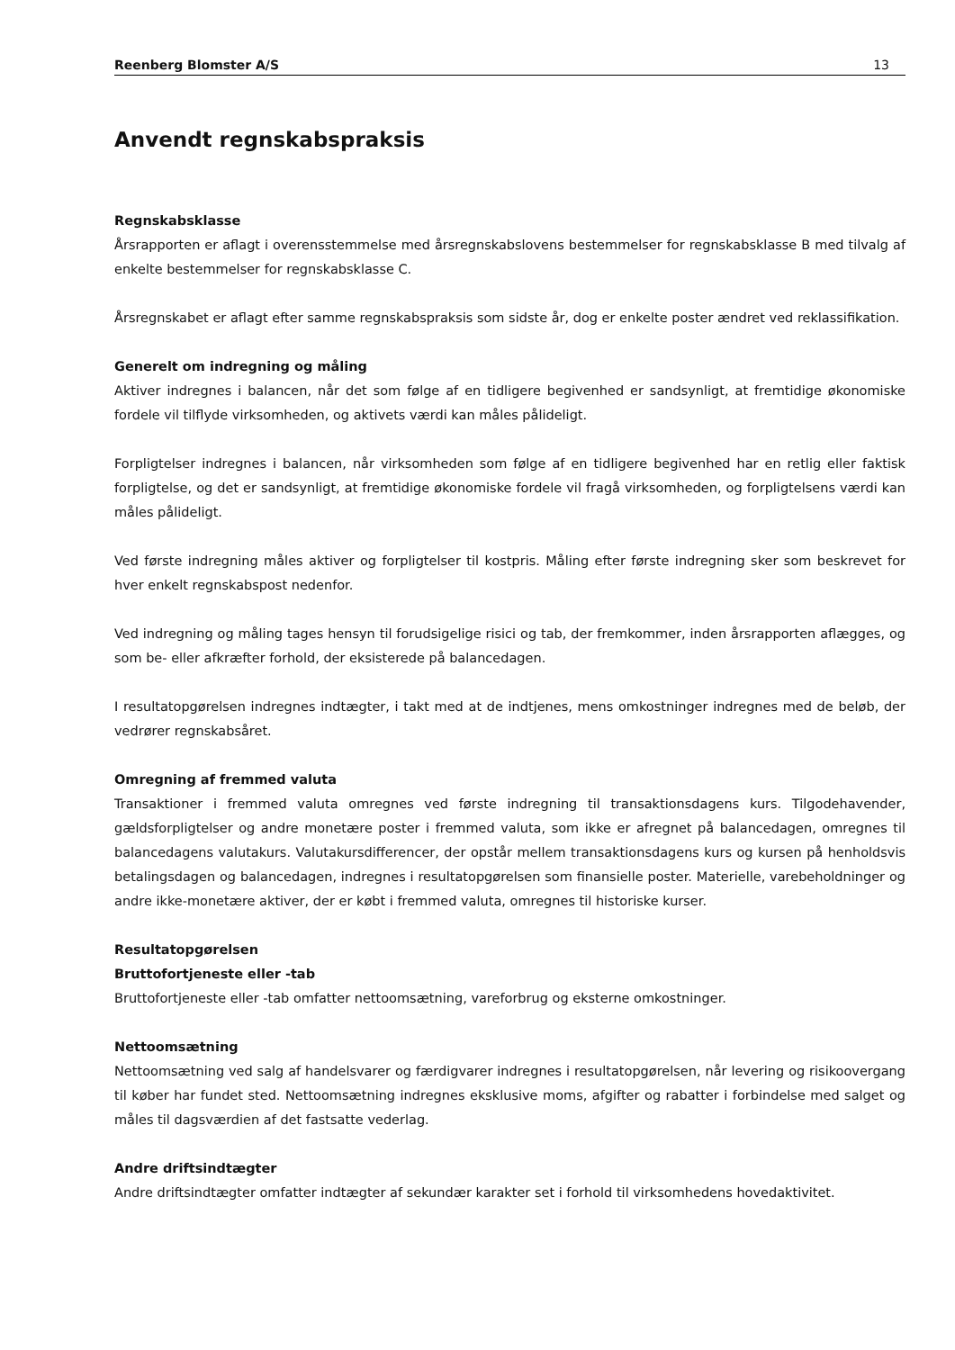Reenberg Blomster A/S 13
Anvendt regnskabspraksis
Regnskabsklasse
Årsrapporten er aflagt i overensstemmelse med årsregnskabslovens bestemmelser for regnskabsklasse B med tilvalg af enkelte bestemmelser for regnskabsklasse C.
Årsregnskabet er aflagt efter samme regnskabspraksis som sidste år, dog er enkelte poster ændret ved reklassifikation.
Generelt om indregning og måling
Aktiver indregnes i balancen, når det som følge af en tidligere begivenhed er sandsynligt, at fremtidige økonomiske fordele vil tilflyde virksomheden, og aktivets værdi kan måles pålideligt.
Forpligtelser indregnes i balancen, når virksomheden som følge af en tidligere begivenhed har en retlig eller faktisk forpligtelse, og det er sandsynligt, at fremtidige økonomiske fordele vil fragå virksomheden, og forpligtelsens værdi kan måles pålideligt.
Ved første indregning måles aktiver og forpligtelser til kostpris. Måling efter første indregning sker som beskrevet for hver enkelt regnskabspost nedenfor.
Ved indregning og måling tages hensyn til forudsigelige risici og tab, der fremkommer, inden årsrapporten aflægges, og som be- eller afkræfter forhold, der eksisterede på balancedagen.
I resultatopgørelsen indregnes indtægter, i takt med at de indtjenes, mens omkostninger indregnes med de beløb, der vedrører regnskabsåret.
Omregning af fremmed valuta
Transaktioner i fremmed valuta omregnes ved første indregning til transaktionsdagens kurs. Tilgodehavender, gældsforpligtelser og andre monetære poster i fremmed valuta, som ikke er afregnet på balancedagen, omregnes til balancedagens valutakurs. Valutakursdifferencer, der opstår mellem transaktionsdagens kurs og kursen på henholdsvis betalingsdagen og balancedagen, indregnes i resultatopgørelsen som finansielle poster. Materielle, varebeholdninger og andre ikke-monetære aktiver, der er købt i fremmed valuta, omregnes til historiske kurser.
Resultatopgørelsen
Bruttofortjeneste eller -tab
Bruttofortjeneste eller -tab omfatter nettoomsætning, vareforbrug og eksterne omkostninger.
Nettoomsætning
Nettoomsætning ved salg af handelsvarer og færdigvarer indregnes i resultatopgørelsen, når levering og risikoovergang til køber har fundet sted. Nettoomsætning indregnes eksklusive moms, afgifter og rabatter i forbindelse med salget og måles til dagsværdien af det fastsatte vederlag.
Andre driftsindtægter
Andre driftsindtægter omfatter indtægter af sekundær karakter set i forhold til virksomhedens hovedaktivitet.